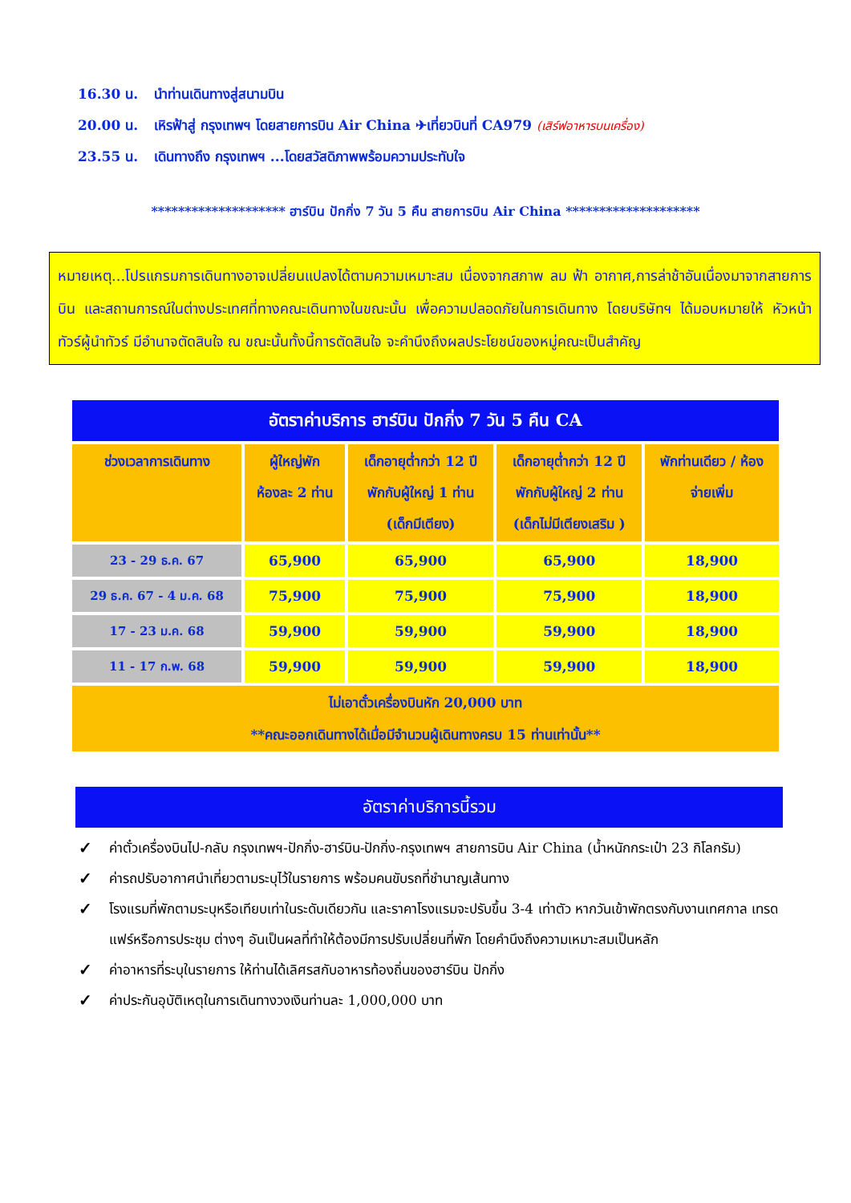16.30 น. นำท่านเดินทางสู่สนามบิน
20.00 น. เหิรฟ้าสู่ กรุงเทพฯ โดยสายการบิน Air China ✈เที่ยวบินที่ CA979 (เสิร์ฟอาหารบนเครื่อง)
23.55 น. เดินทางถึง กรุงเทพฯ ...โดยสวัสดิภาพพร้อมความประทับใจ
******************** ฮาร์บิน ปักกิ่ง 7 วัน 5 คืน สายการบิน Air China ********************
หมายเหตุ...โปรแกรมการเดินทางอาจเปลี่ยนแปลงได้ตามความเหมาะสม เนื่องจากสภาพ ลม ฟ้า อากาศ,การล่าช้าอันเนื่องมาจากสายการบิน และสถานการณ์ในต่างประเทศที่ทางคณะเดินทางในขณะนั้น เพื่อความปลอดภัยในการเดินทาง โดยบริษัทฯ ได้มอบหมายให้ หัวหน้าทัวร์ผู้นำทัวร์ มีอำนาจตัดสินใจ ณ ขณะนั้นทั้งนี้การตัดสินใจ จะคำนึงถึงผลประโยชน์ของหมู่คณะเป็นสำคัญ
| อัตราค่าบริการ ฮาร์บิน ปักกิ่ง 7 วัน 5 คืน CA | | | | |
| --- | --- | --- | --- | --- |
| ช่วงเวลาการเดินทาง | ผู้ใหญ่พัก ห้องละ 2 ท่าน | เด็กอายุต่ำกว่า 12 ปี พักกับผู้ใหญ่ 1 ท่าน (เด็กมีเตียง) | เด็กอายุต่ำกว่า 12 ปี พักกับผู้ใหญ่ 2 ท่าน (เด็กไม่มีเตียงเสริม ) | พักท่านเดียว / ห้อง จ่ายเพิ่ม |
| 23 - 29 ธ.ค. 67 | 65,900 | 65,900 | 65,900 | 18,900 |
| 29 ธ.ค. 67 - 4 ม.ค. 68 | 75,900 | 75,900 | 75,900 | 18,900 |
| 17 - 23 ม.ค. 68 | 59,900 | 59,900 | 59,900 | 18,900 |
| 11 - 17 ก.พ. 68 | 59,900 | 59,900 | 59,900 | 18,900 |
| ไม่เอาตั๋วเครื่องบินหัก 20,000 บาท **คณะออกเดินทางได้เมื่อมีจำนวนผู้เดินทางครบ 15 ท่านเท่านั้น** | | | | |
อัตราค่าบริการนี้รวม
✓ ค่าตั๋วเครื่องบินไป-กลับ กรุงเทพฯ-ปักกิ่ง-ฮาร์บิน-ปักกิ่ง-กรุงเทพฯ สายการบิน Air China (น้ำหนักกระเป๋า 23 กิโลกรัม)
✓ ค่ารถปรับอากาศนำเที่ยวตามระบุไว้ในรายการ พร้อมคนขับรถที่ชำนาญเส้นทาง
✓ โรงแรมที่พักตามระบุหรือเทียบเท่าในระดับเดียวกัน และราคาโรงแรมจะปรับขึ้น 3-4 เท่าตัว หากวันเข้าพักตรงกับงานเทศกาล เทรดแฟร์หรือการประชุม ต่างๆ อันเป็นผลที่ทำให้ต้องมีการปรับเปลี่ยนที่พัก โดยคำนึงถึงความเหมาะสมเป็นหลัก
✓ ค่าอาหารที่ระบุในรายการ ให้ท่านได้เลิศรสกับอาหารท้องถิ่นของฮาร์บิน ปักกิ่ง
✓ ค่าประกันอุบัติเหตุในการเดินทางวงเงินท่านละ 1,000,000 บาท